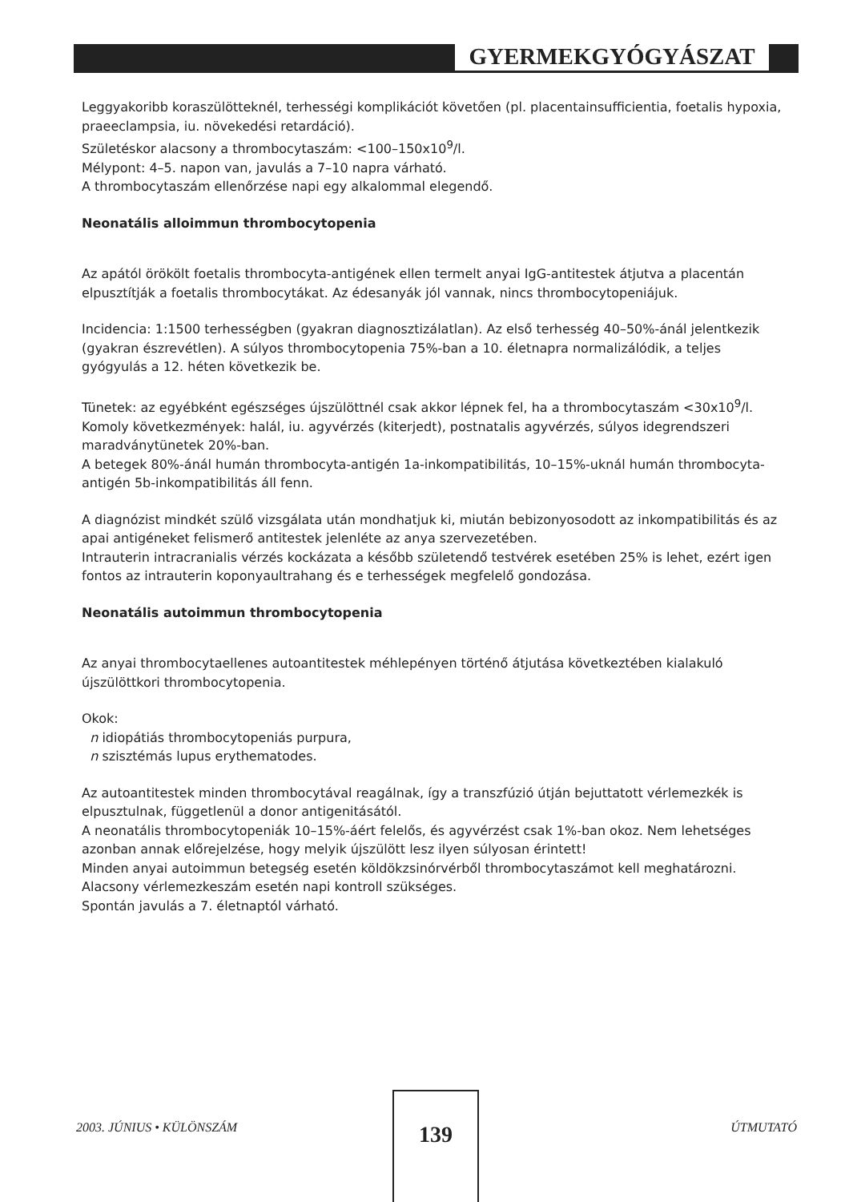GYERMEKGYÓGYÁSZAT
Leggyakoribb koraszülötteknél, terhességi komplikációt követően (pl. placentainsufficientia, foetalis hypoxia, praeeclampsia, iu. növekedési retardáció).
Születéskor alacsony a thrombocytaszám: <100–150x10<sup>9</sup>/l.
Mélypont: 4–5. napon van, javulás a 7–10 napra várható.
A thrombocytaszám ellenőrzése napi egy alkalommal elegendő.
Neonatális alloimmun thrombocytopenia
Az apától örökölt foetalis thrombocyta-antigének ellen termelt anyai IgG-antitestek átjutva a placentán elpusztítják a foetalis thrombocytákat. Az édesanyák jól vannak, nincs thrombocytopeniájuk.
Incidencia: 1:1500 terhességben (gyakran diagnosztizálatlan). Az első terhesség 40–50%-ánál jelentkezik (gyakran észrevétlen). A súlyos thrombocytopenia 75%-ban a 10. életnapra normalizálódik, a teljes gyógyulás a 12. héten következik be.
Tünetek: az egyébként egészséges újszülöttnél csak akkor lépnek fel, ha a thrombocytaszám <30x10<sup>9</sup>/l.
Komoly következmények: halál, iu. agyvérzés (kiterjedt), postnatalis agyvérzés, súlyos idegrendszeri maradványtünetek 20%-ban.
A betegek 80%-ánál humán thrombocyta-antigén 1a-inkompatibilitás, 10–15%-uknál humán thrombocyta-antigén 5b-inkompatibilitás áll fenn.
A diagnózist mindkét szülő vizsgálata után mondhatjuk ki, miután bebizonyosodott az inkompatibilitás és az apai antigéneket felismerő antitestek jelenléte az anya szervezetében.
Intrauterin intracranialis vérzés kockázata a később születendő testvérek esetében 25% is lehet, ezért igen fontos az intrauterin koponyaultrahang és e terhességek megfelelő gondozása.
Neonatális autoimmun thrombocytopenia
Az anyai thrombocytaellenes autoantitestek méhlepényen történő átjutása következtében kialakuló újszülöttkori thrombocytopenia.
Okok:
n idiopátiás thrombocytopeniás purpura,
n szisztémás lupus erythematodes.
Az autoantitestek minden thrombocytával reagálnak, így a transzfúzió útján bejuttatott vérlemezkék is elpusztulnak, függetlenül a donor antigenitásától.
A neonatális thrombocytopeniák 10–15%-áért felelős, és agyvérzést csak 1%-ban okoz. Nem lehetséges azonban annak előrejelzése, hogy melyik újszülött lesz ilyen súlyosan érintett!
Minden anyai autoimmun betegség esetén köldökzsinórvérből thrombocytaszámot kell meghatározni.
Alacsony vérlemezkeszám esetén napi kontroll szükséges.
Spontán javulás a 7. életnaptól várható.
2003. JÚNIUS • KÜLÖNSZÁM
139
ÚTMUTATÓ